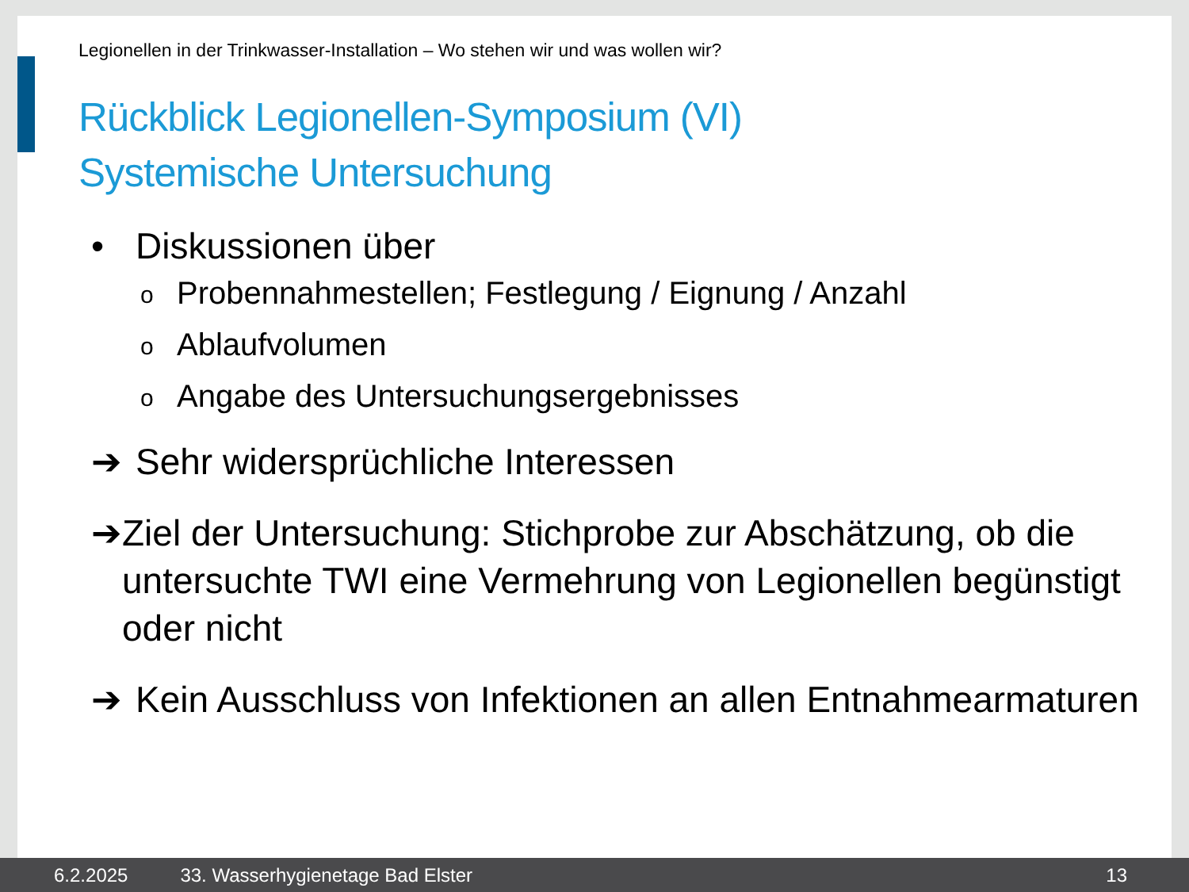Legionellen in der Trinkwasser-Installation – Wo stehen wir und was wollen wir?
Rückblick Legionellen-Symposium (VI)
Systemische Untersuchung
• Diskussionen über
o Probennahmestellen; Festlegung / Eignung / Anzahl
o Ablaufvolumen
o Angabe des Untersuchungsergebnisses
➔ Sehr widersprüchliche Interessen
➔ Ziel der Untersuchung: Stichprobe zur Abschätzung, ob die untersuchte TWI eine Vermehrung von Legionellen begünstigt oder nicht
➔ Kein Ausschluss von Infektionen an allen Entnahmearmaturen
6.2.2025 33. Wasserhygienetage Bad Elster 13